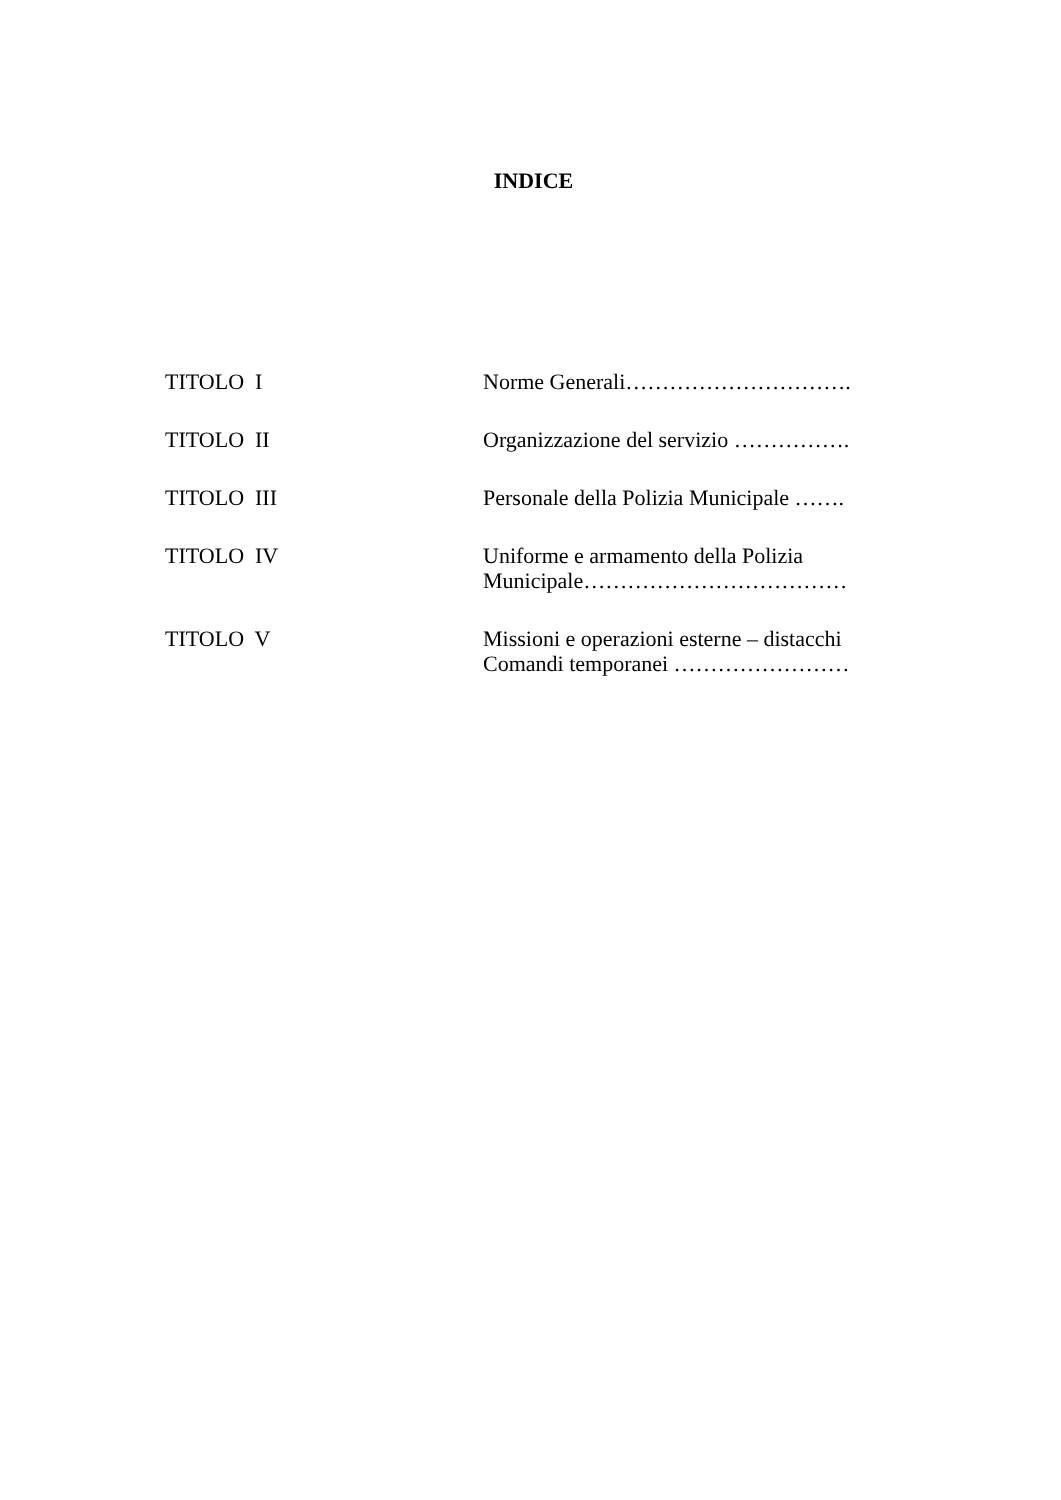INDICE
TITOLO I Norme Generali………………………….
TITOLO II Organizzazione del servizio …………….
TITOLO III Personale della Polizia Municipale …….
TITOLO IV Uniforme e armamento della Polizia
Municipale………………………………
TITOLO V Missioni e operazioni esterne – distacchi
Comandi temporanei ……………………